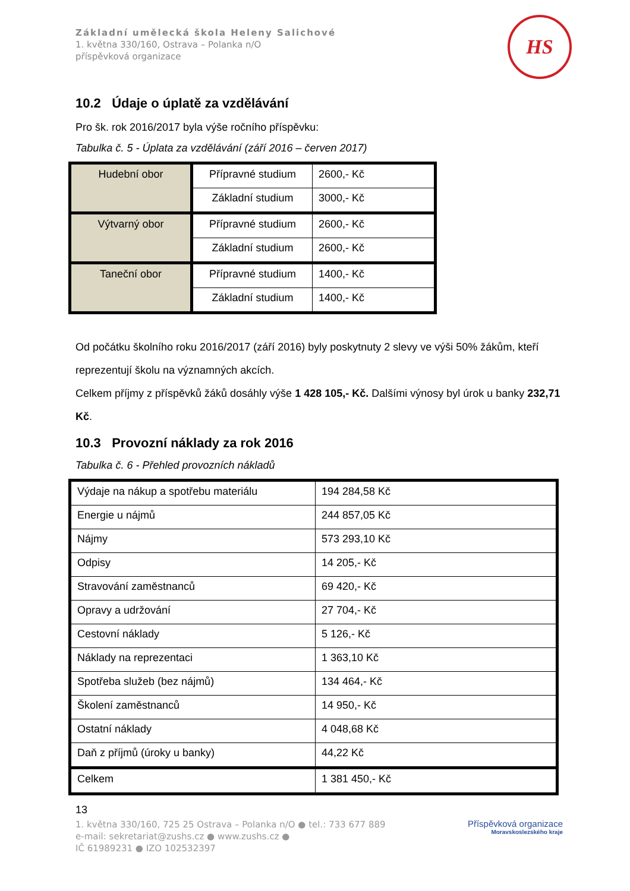Základní umělecká škola Heleny Salichové
1. května 330/160, Ostrava – Polanka n/O
příspěvková organizace
HS
10.2 Údaje o úplatě za vzdělávání
Pro šk. rok 2016/2017 byla výše ročního příspěvku:
Tabulka č. 5 - Úplata za vzdělávání (září 2016 – červen 2017)
| Hudební obor | Přípravné studium | 2600,- Kč |
| | Základní studium | 3000,- Kč |
| Výtvarný obor | Přípravné studium | 2600,- Kč |
| | Základní studium | 2600,- Kč |
| Taneční obor | Přípravné studium | 1400,- Kč |
| | Základní studium | 1400,- Kč |
Od počátku školního roku 2016/2017 (září 2016) byly poskytnuty 2 slevy ve výši 50% žákům, kteří reprezentují školu na významných akcích.
Celkem příjmy z příspěvků žáků dosáhly výše 1 428 105,- Kč. Dalšími výnosy byl úrok u banky 232,71 Kč.
10.3 Provozní náklady za rok 2016
Tabulka č. 6 - Přehled provozních nákladů
| Výdaje na nákup a spotřebu materiálu | 194 284,58 Kč |
| Energie u nájmů | 244 857,05 Kč |
| Nájmy | 573 293,10 Kč |
| Odpisy | 14 205,- Kč |
| Stravování zaměstnanců | 69 420,- Kč |
| Opravy a udržování | 27 704,- Kč |
| Cestovní náklady | 5 126,- Kč |
| Náklady na reprezentaci | 1 363,10 Kč |
| Spotřeba služeb (bez nájmů) | 134 464,- Kč |
| Školení zaměstnanců | 14 950,- Kč |
| Ostatní náklady | 4 048,68 Kč |
| Daň z příjmů (úroky u banky) | 44,22 Kč |
| Celkem | 1 381 450,- Kč |
13
1. května 330/160, 725 25 Ostrava – Polanka n/O ● tel.: 733 677 889
e-mail: sekretariat@zushs.cz ● www.zushs.cz ●
IČ 61989231 ● IZO 102532397
Příspěvková organizace
Moravskoslezského kraje